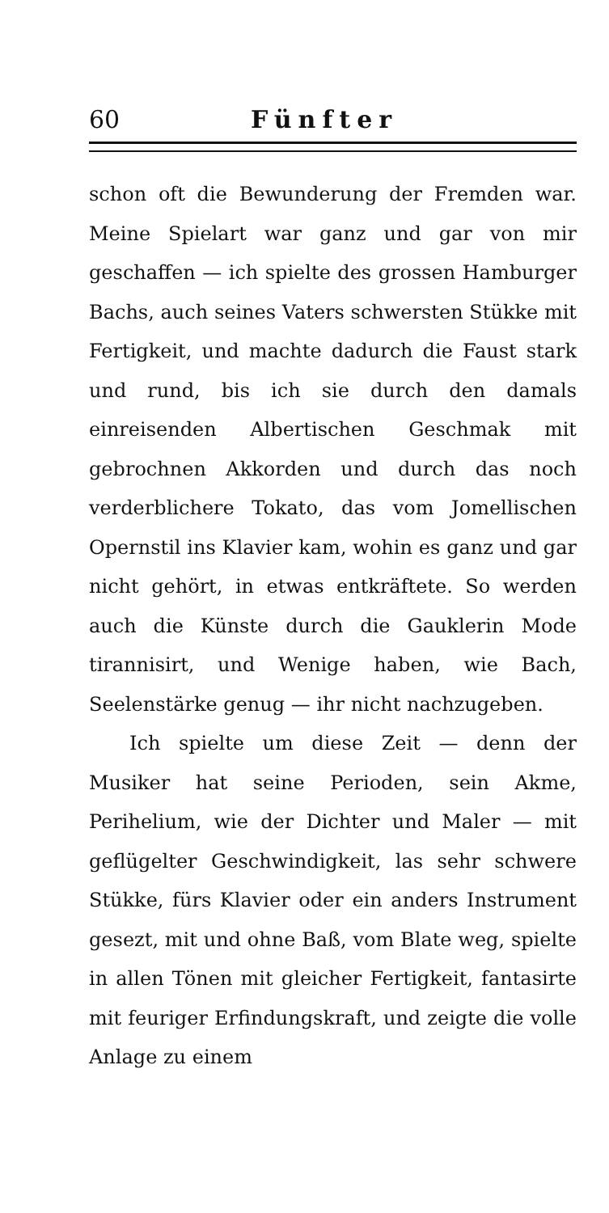60 Fünfter
schon oft die Bewunderung der Fremden war. Meine Spielart war ganz und gar von mir geschaffen — ich spielte des grossen Hamburger Bachs, auch seines Vaters schwersten Stükke mit Fertigkeit, und machte dadurch die Faust stark und rund, bis ich sie durch den damals einreisenden Albertischen Geschmak mit gebrochnen Akkorden und durch das noch verderblichere Tokato, das vom Jomellischen Opernstil ins Klavier kam, wohin es ganz und gar nicht gehört, in etwas entkräftete. So werden auch die Künste durch die Gauklerin Mode tirannisirt, und Wenige haben, wie Bach, Seelenstärke genug — ihr nicht nachzugeben.
Ich spielte um diese Zeit — denn der Musiker hat seine Perioden, sein Akme, Perihelium, wie der Dichter und Maler — mit geflügelter Geschwindigkeit, las sehr schwere Stükke, fürs Klavier oder ein anders Instrument gesezt, mit und ohne Baß, vom Blate weg, spielte in allen Tönen mit gleicher Fertigkeit, fantasirte mit feuriger Erfindungskraft, und zeigte die volle Anlage zu einem